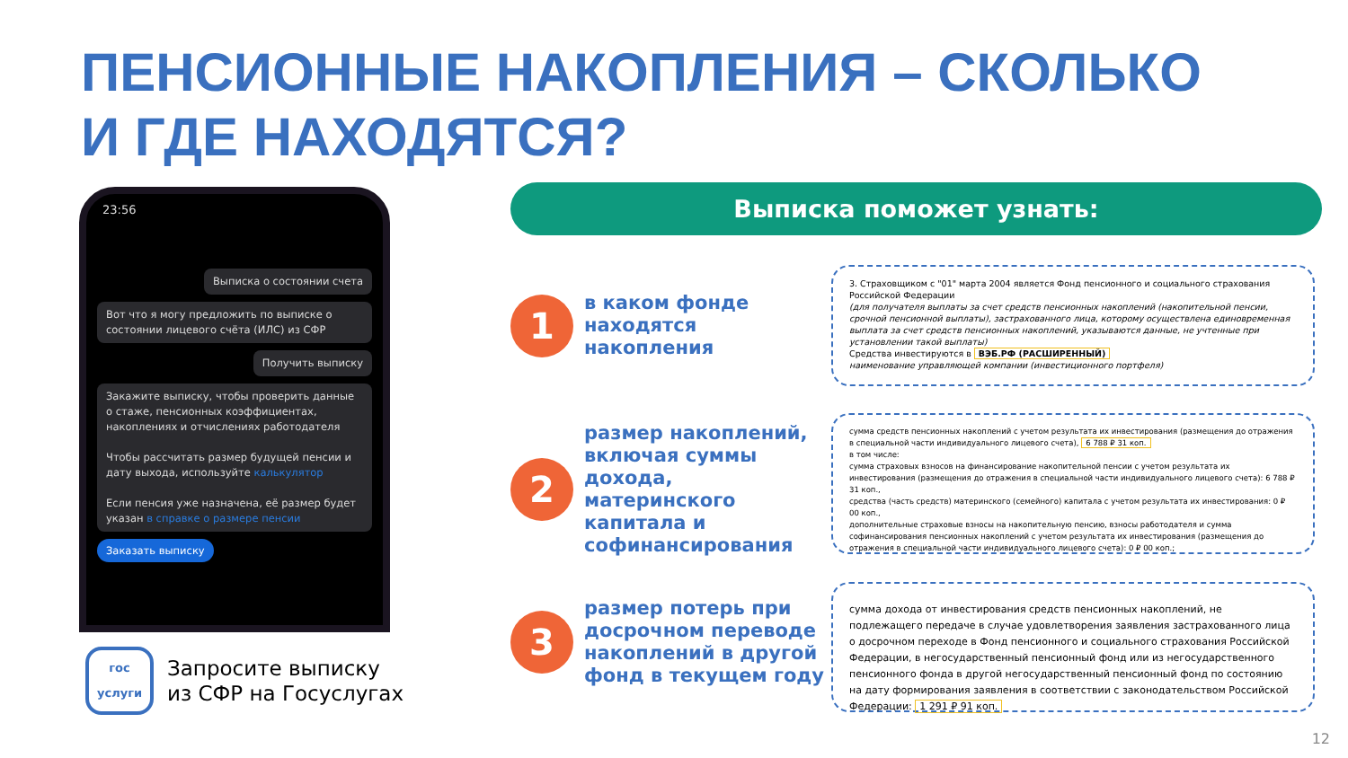ПЕНСИОННЫЕ НАКОПЛЕНИЯ – СКОЛЬКО
И ГДЕ НАХОДЯТСЯ?
23:56
Выписка о состоянии счета
Вот что я могу предложить по выписке о состоянии лицевого счёта (ИЛС) из СФР
Получить выписку
Закажите выписку, чтобы проверить данные о стаже, пенсионных коэффициентах, накоплениях и отчислениях работодателя
Чтобы рассчитать размер будущей пенсии и дату выхода, используйте калькулятор
Если пенсия уже назначена, её размер будет указан в справке о размере пенсии
Заказать выписку
Выписка поможет узнать:
1
в каком фонде находятся накопления
2
размер накоплений, включая суммы дохода, материнского капитала и софинансирования
3
размер потерь при досрочном переводе накоплений в другой фонд в текущем году
3. Страховщиком с "01" марта 2004 является Фонд пенсионного и социального страхования Российской Федерации
(для получателя выплаты за счет средств пенсионных накоплений (накопительной пенсии, срочной пенсионной выплаты), застрахованного лица, которому осуществлена единовременная выплата за счет средств пенсионных накоплений, указываются данные, не учтенные при установлении такой выплаты)
Средства инвестируются в ВЭБ.РФ (РАСШИРЕННЫЙ)
наименование управляющей компании (инвестиционного портфеля)
сумма средств пенсионных накоплений с учетом результата их инвестирования (размещения до отражения в специальной части индивидуального лицевого счета), 6 788 ₽ 31 коп.
в том числе:
сумма страховых взносов на финансирование накопительной пенсии с учетом результата их инвестирования (размещения до отражения в специальной части индивидуального лицевого счета): 6 788 ₽ 31 коп.,
средства (часть средств) материнского (семейного) капитала с учетом результата их инвестирования: 0 ₽ 00 коп.,
дополнительные страховые взносы на накопительную пенсию, взносы работодателя и сумма софинансирования пенсионных накоплений с учетом результата их инвестирования (размещения до отражения в специальной части индивидуального лицевого счета): 0 ₽ 00 коп.;
сумма дохода от инвестирования средств пенсионных накоплений, не подлежащего передаче в случае удовлетворения заявления застрахованного лица о досрочном переходе в Фонд пенсионного и социального страхования Российской Федерации, в негосударственный пенсионный фонд или из негосударственного пенсионного фонда в другой негосударственный пенсионный фонд по состоянию на дату формирования заявления в соответствии с законодательством Российской Федерации: 1 291 ₽ 91 коп.
гос
услуги
Запросите выписку
из СФР на Госуслугах
12